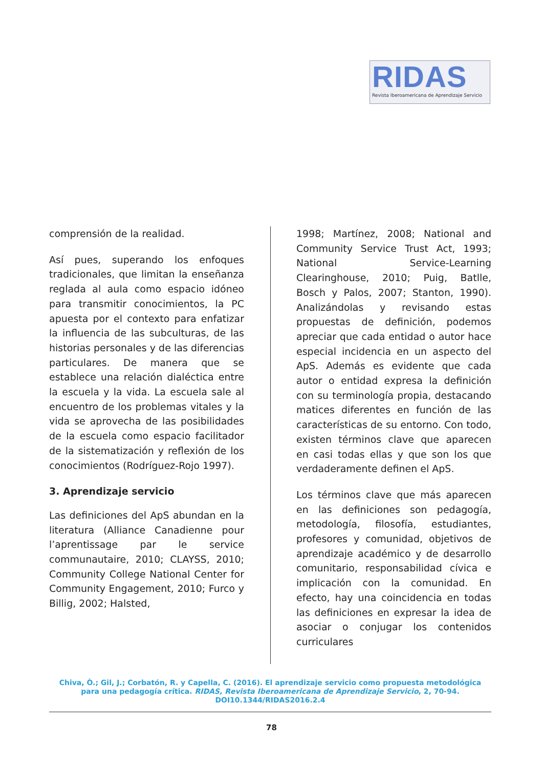RIDAS
Revista Iberoamericana de Aprendizaje Servicio
comprensión de la realidad.
Así pues, superando los enfoques tradicionales, que limitan la enseñanza reglada al aula como espacio idóneo para transmitir conocimientos, la PC apuesta por el contexto para enfatizar la influencia de las subculturas, de las historias personales y de las diferencias particulares. De manera que se establece una relación dialéctica entre la escuela y la vida. La escuela sale al encuentro de los problemas vitales y la vida se aprovecha de las posibilidades de la escuela como espacio facilitador de la sistematización y reflexión de los conocimientos (Rodríguez-Rojo 1997).
3. Aprendizaje servicio
Las definiciones del ApS abundan en la literatura (Alliance Canadienne pour l’aprentissage par le service communautaire, 2010; CLAYSS, 2010; Community College National Center for Community Engagement, 2010; Furco y Billig, 2002; Halsted,
1998; Martínez, 2008; National and Community Service Trust Act, 1993; National Service-Learning Clearinghouse, 2010; Puig, Batlle, Bosch y Palos, 2007; Stanton, 1990). Analizándolas y revisando estas propuestas de definición, podemos apreciar que cada entidad o autor hace especial incidencia en un aspecto del ApS. Además es evidente que cada autor o entidad expresa la definición con su terminología propia, destacando matices diferentes en función de las características de su entorno. Con todo, existen términos clave que aparecen en casi todas ellas y que son los que verdaderamente definen el ApS.
Los términos clave que más aparecen en las definiciones son pedagogía, metodología, filosofía, estudiantes, profesores y comunidad, objetivos de aprendizaje académico y de desarrollo comunitario, responsabilidad cívica e implicación con la comunidad. En efecto, hay una coincidencia en todas las definiciones en expresar la idea de asociar o conjugar los contenidos curriculares
Chiva, Ò.; Gil, J.; Corbatón, R. y Capella, C. (2016). El aprendizaje servicio como propuesta metodológica para una pedagogía crítica. RIDAS, Revista Iberoamericana de Aprendizaje Servicio, 2, 70-94.
DOI10.1344/RIDAS2016.2.4
78